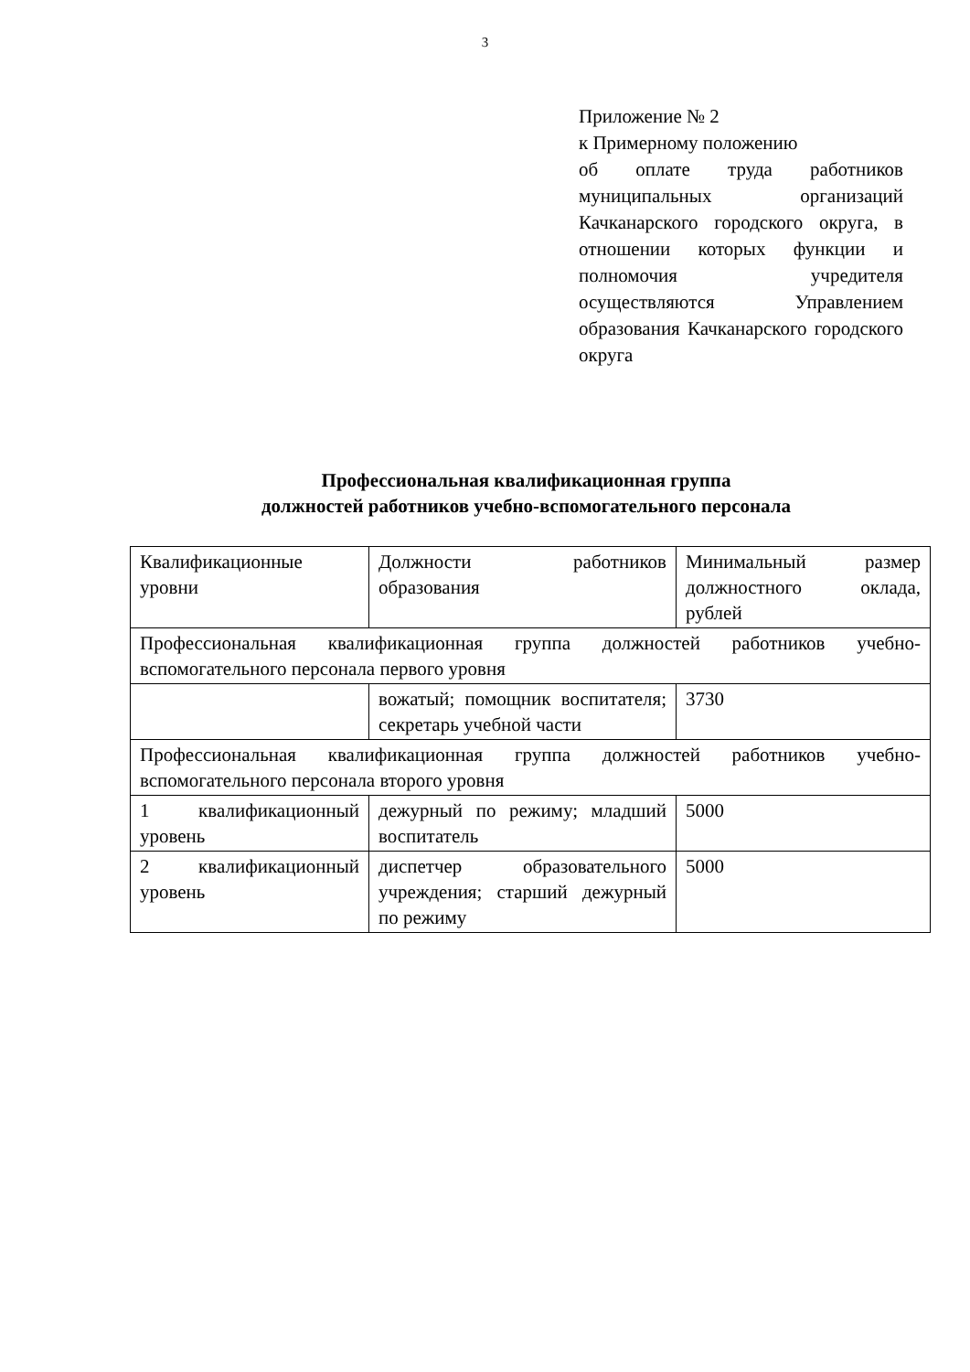3
Приложение № 2
к Примерному положению
об оплате труда работников муниципальных организаций Качканарского городского округа, в отношении которых функции и полномочия учредителя осуществляются Управлением образования Качканарского городского округа
Профессиональная квалификационная группа
должностей работников учебно-вспомогательного персонала
| Квалификационные уровни | Должности работников образования | Минимальный размер должностного оклада, рублей |
| Профессиональная квалификационная группа должностей работников учебно-вспомогательного персонала первого уровня | | |
| | вожатый; помощник воспитателя; секретарь учебной части | 3730 |
| Профессиональная квалификационная группа должностей работников учебно-вспомогательного персонала второго уровня | | |
| 1 квалификационный уровень | дежурный по режиму; младший воспитатель | 5000 |
| 2 квалификационный уровень | диспетчер образовательного учреждения; старший дежурный по режиму | 5000 |